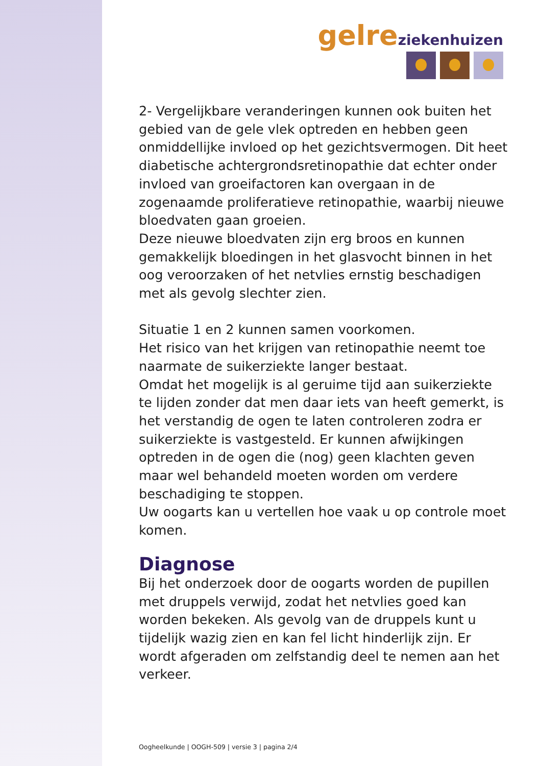gelre ziekenhuizen
2- Vergelijkbare veranderingen kunnen ook buiten het gebied van de gele vlek optreden en hebben geen onmiddellijke invloed op het gezichtsvermogen. Dit heet diabetische achtergrondsretinopathie dat echter onder invloed van groeifactoren kan overgaan in de zogenaamde proliferatieve retinopathie, waarbij nieuwe bloedvaten gaan groeien.
Deze nieuwe bloedvaten zijn erg broos en kunnen gemakkelijk bloedingen in het glasvocht binnen in het oog veroorzaken of het netvlies ernstig beschadigen met als gevolg slechter zien.
Situatie 1 en 2 kunnen samen voorkomen.
Het risico van het krijgen van retinopathie neemt toe naarmate de suikerziekte langer bestaat.
Omdat het mogelijk is al geruime tijd aan suikerziekte te lijden zonder dat men daar iets van heeft gemerkt, is het verstandig de ogen te laten controleren zodra er suikerziekte is vastgesteld. Er kunnen afwijkingen optreden in de ogen die (nog) geen klachten geven maar wel behandeld moeten worden om verdere beschadiging te stoppen.
Uw oogarts kan u vertellen hoe vaak u op controle moet komen.
Diagnose
Bij het onderzoek door de oogarts worden de pupillen met druppels verwijd, zodat het netvlies goed kan worden bekeken. Als gevolg van de druppels kunt u tijdelijk wazig zien en kan fel licht hinderlijk zijn. Er wordt afgeraden om zelfstandig deel te nemen aan het verkeer.
Oogheelkunde | OOGH-509 | versie 3 | pagina 2/4